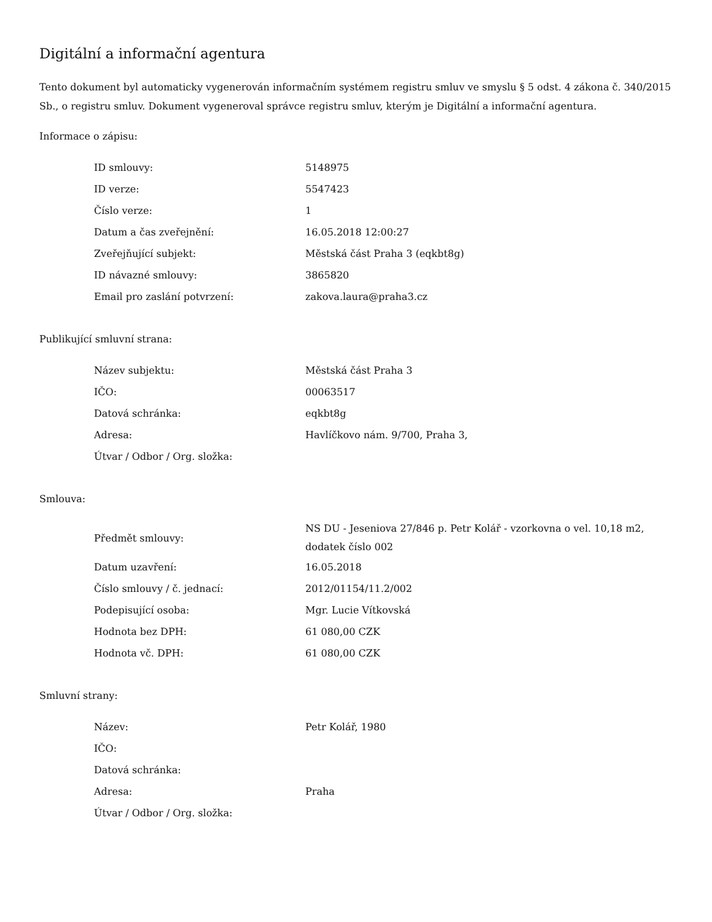Digitální a informační agentura
Tento dokument byl automaticky vygenerován informačním systémem registru smluv ve smyslu § 5 odst. 4 zákona č. 340/2015 Sb., o registru smluv. Dokument vygeneroval správce registru smluv, kterým je Digitální a informační agentura.
Informace o zápisu:
| ID smlouvy: | 5148975 |
| ID verze: | 5547423 |
| Číslo verze: | 1 |
| Datum a čas zveřejnění: | 16.05.2018 12:00:27 |
| Zveřejňující subjekt: | Městská část Praha 3 (eqkbt8g) |
| ID návazné smlouvy: | 3865820 |
| Email pro zaslání potvrzení: | zakova.laura@praha3.cz |
Publikující smluvní strana:
| Název subjektu: | Městská část Praha 3 |
| IČO: | 00063517 |
| Datová schránka: | eqkbt8g |
| Adresa: | Havlíčkovo nám. 9/700, Praha 3, |
| Útvar / Odbor / Org. složka: | |
Smlouva:
| Předmět smlouvy: | NS DU - Jeseniova 27/846 p. Petr Kolář - vzorkovna o vel. 10,18 m2, dodatek číslo 002 |
| Datum uzavření: | 16.05.2018 |
| Číslo smlouvy / č. jednací: | 2012/01154/11.2/002 |
| Podepisující osoba: | Mgr. Lucie Vítkovská |
| Hodnota bez DPH: | 61 080,00 CZK |
| Hodnota vč. DPH: | 61 080,00 CZK |
Smluvní strany:
| Název: | Petr Kolář, 1980 |
| IČO: | |
| Datová schránka: | |
| Adresa: | Praha |
| Útvar / Odbor / Org. složka: | |